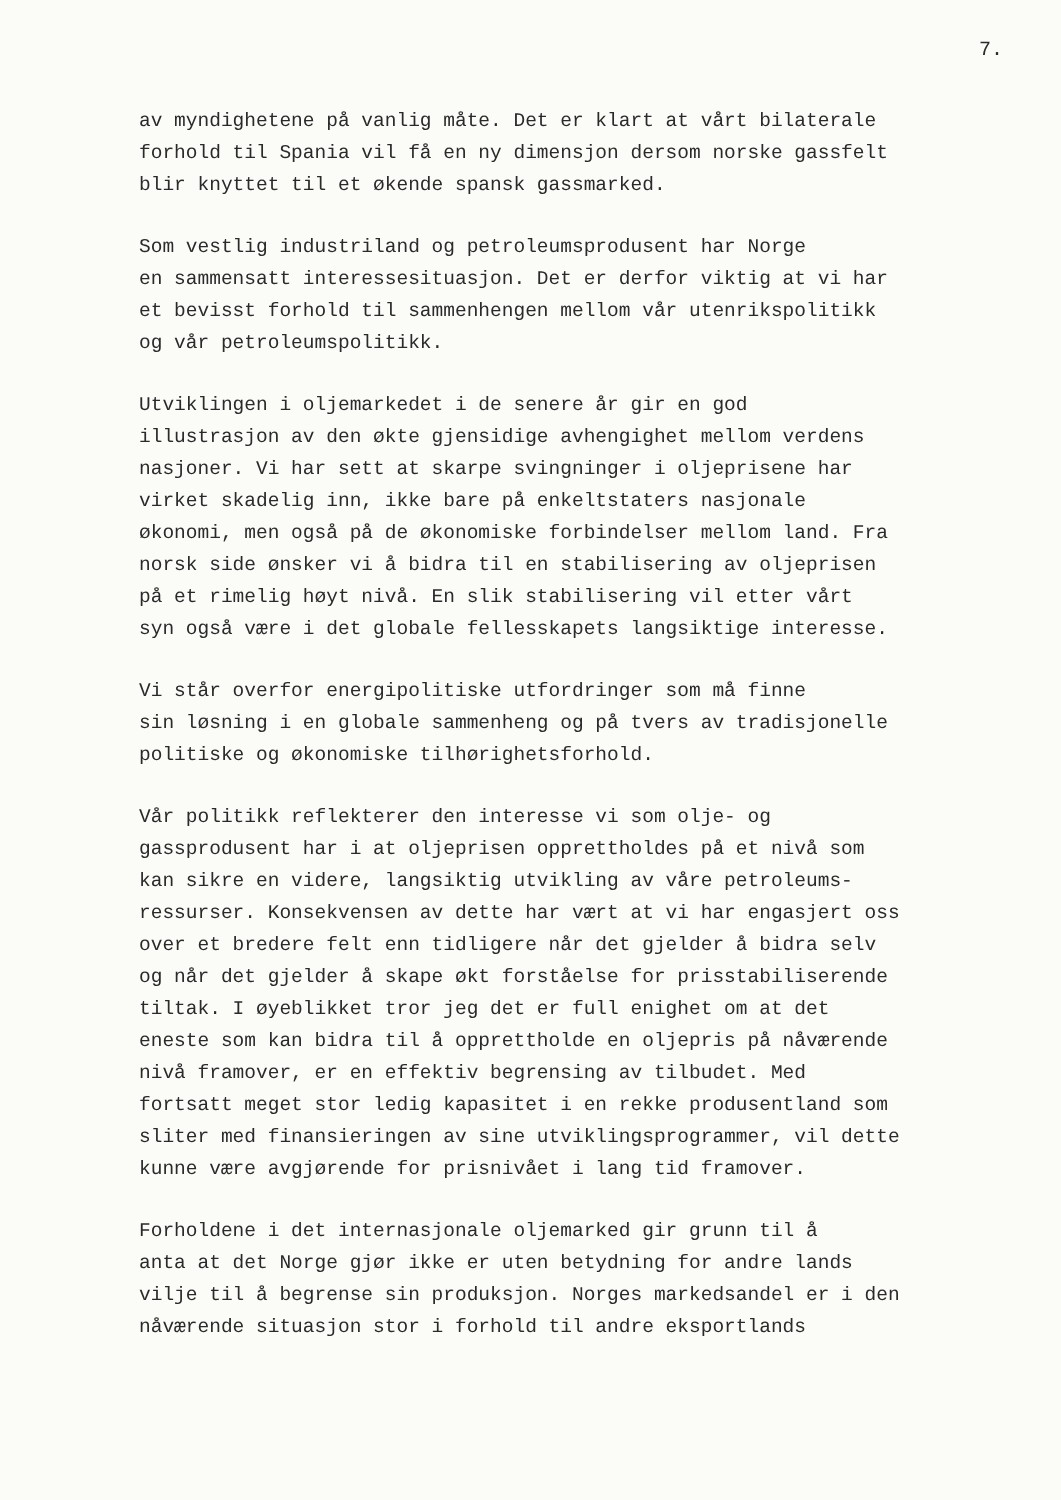7.
av myndighetene på vanlig måte. Det er klart at vårt bilaterale forhold til Spania vil få en ny dimensjon dersom norske gassfelt blir knyttet til et økende spansk gassmarked.
Som vestlig industriland og petroleumsprodusent har Norge en sammensatt interessesituasjon. Det er derfor viktig at vi har et bevisst forhold til sammenhengen mellom vår utenrikspolitikk og vår petroleumspolitikk.
Utviklingen i oljemarkedet i de senere år gir en god illustrasjon av den økte gjensidige avhengighet mellom verdens nasjoner. Vi har sett at skarpe svingninger i oljeprisene har virket skadelig inn, ikke bare på enkeltstaters nasjonale økonomi, men også på de økonomiske forbindelser mellom land. Fra norsk side ønsker vi å bidra til en stabilisering av oljeprisen på et rimelig høyt nivå. En slik stabilisering vil etter vårt syn også være i det globale fellesskapets langsiktige interesse.
Vi står overfor energipolitiske utfordringer som må finne sin løsning i en globale sammenheng og på tvers av tradisjonelle politiske og økonomiske tilhørighetsforhold.
Vår politikk reflekterer den interesse vi som olje- og gassprodusent har i at oljeprisen opprettholdes på et nivå som kan sikre en videre, langsiktig utvikling av våre petroleums- ressurser. Konsekvensen av dette har vært at vi har engasjert oss over et bredere felt enn tidligere når det gjelder å bidra selv og når det gjelder å skape økt forståelse for prisstabiliserende tiltak. I øyeblikket tror jeg det er full enighet om at det eneste som kan bidra til å opprettholde en oljepris på nåværende nivå framover, er en effektiv begrensing av tilbudet. Med fortsatt meget stor ledig kapasitet i en rekke produsentland som sliter med finansieringen av sine utviklingsprogrammer, vil dette kunne være avgjørende for prisnivået i lang tid framover.
Forholdene i det internasjonale oljemarked gir grunn til å anta at det Norge gjør ikke er uten betydning for andre lands vilje til å begrense sin produksjon. Norges markedsandel er i den nåværende situasjon stor i forhold til andre eksportlands